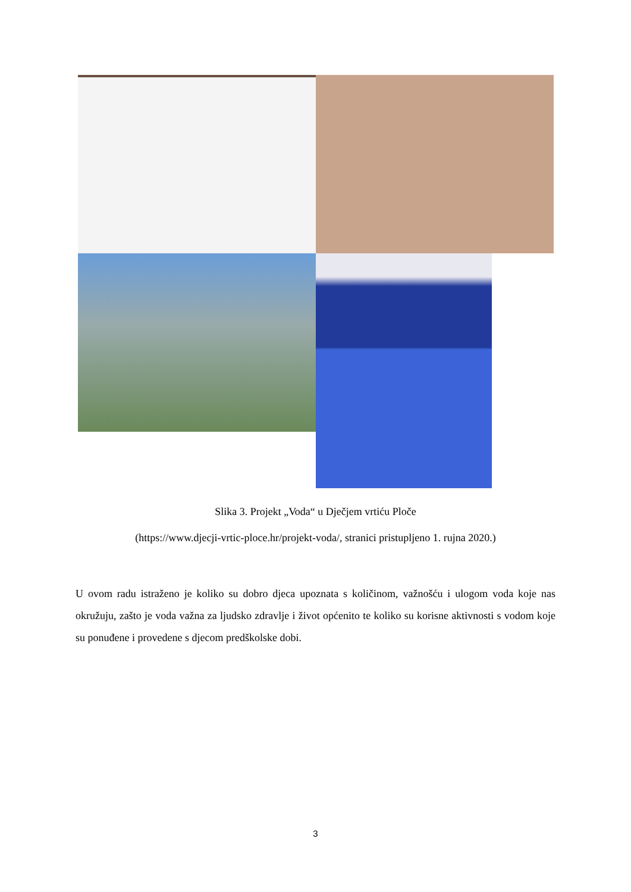Slika 3. Projekt „Voda“ u Dječjem vrtiću Ploče
(https://www.djecji-vrtic-ploce.hr/projekt-voda/, stranici pristupljeno 1. rujna 2020.)
U ovom radu istraženo je koliko su dobro djeca upoznata s količinom, važnošću i ulogom voda koje nas okružuju, zašto je voda važna za ljudsko zdravlje i život općenito te koliko su korisne aktivnosti s vodom koje su ponuđene i provedene s djecom predškolske dobi.
3